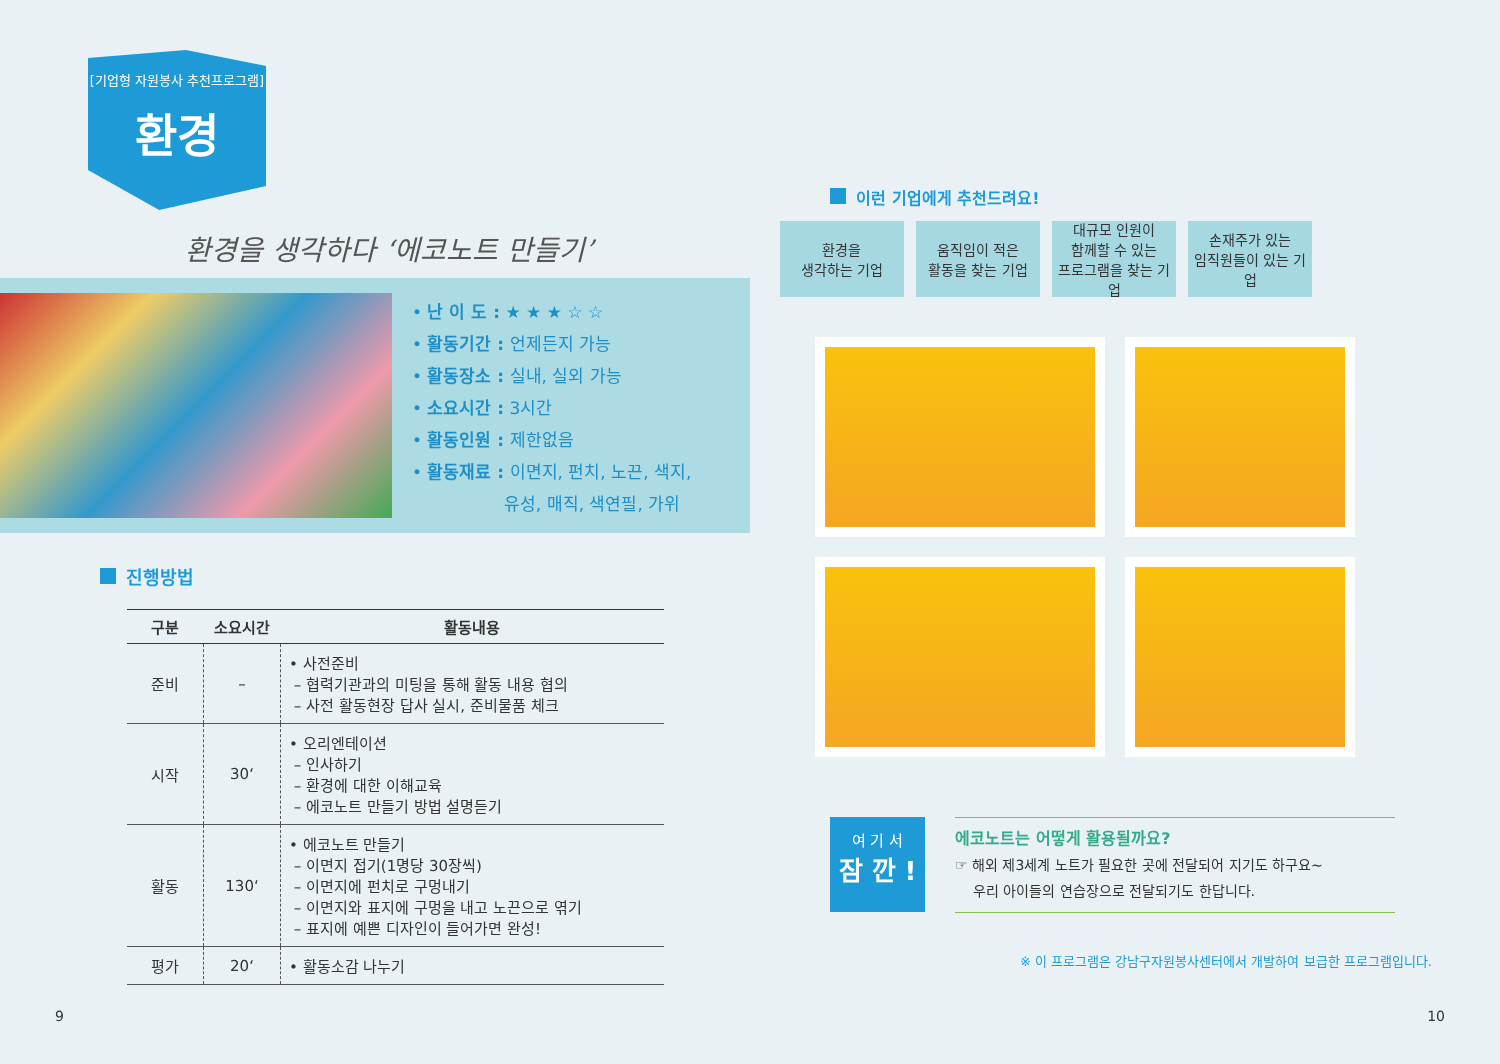[기업형 자원봉사 추천프로그램]
환경
환경을 생각하다 ‘에코노트 만들기’
• 난 이 도 : ★ ★ ★ ☆ ☆
• 활동기간 : 언제든지 가능
• 활동장소 : 실내, 실외 가능
• 소요시간 : 3시간
• 활동인원 : 제한없음
• 활동재료 : 이면지, 펀치, 노끈, 색지,
유성, 매직, 색연필, 가위
진행방법
| 구분 | 소요시간 | 활동내용 |
| --- | --- | --- |
| 준비 | – | • 사전준비 – 협력기관과의 미팅을 통해 활동 내용 협의 – 사전 활동현장 답사 실시, 준비물품 체크 |
| 시작 | 30‘ | • 오리엔테이션 – 인사하기 – 환경에 대한 이해교육 – 에코노트 만들기 방법 설명듣기 |
| 활동 | 130‘ | • 에코노트 만들기 – 이면지 접기(1명당 30장씩) – 이면지에 펀치로 구멍내기 – 이면지와 표지에 구멍을 내고 노끈으로 엮기 – 표지에 예쁜 디자인이 들어가면 완성! |
| 평가 | 20‘ | • 활동소감 나누기 |
9
이런 기업에게 추천드려요!
환경을
생각하는 기업
움직임이 적은
활동을 찾는 기업
대규모 인원이
함께할 수 있는
프로그램을 찾는 기업
손재주가 있는
임직원들이 있는 기업
여 기 서
잠 깐 !
에코노트는 어떻게 활용될까요?
☞ 해외 제3세계 노트가 필요한 곳에 전달되어 지기도 하구요~
우리 아이들의 연습장으로 전달되기도 한답니다.
※ 이 프로그램은 강남구자원봉사센터에서 개발하여 보급한 프로그램입니다.
10